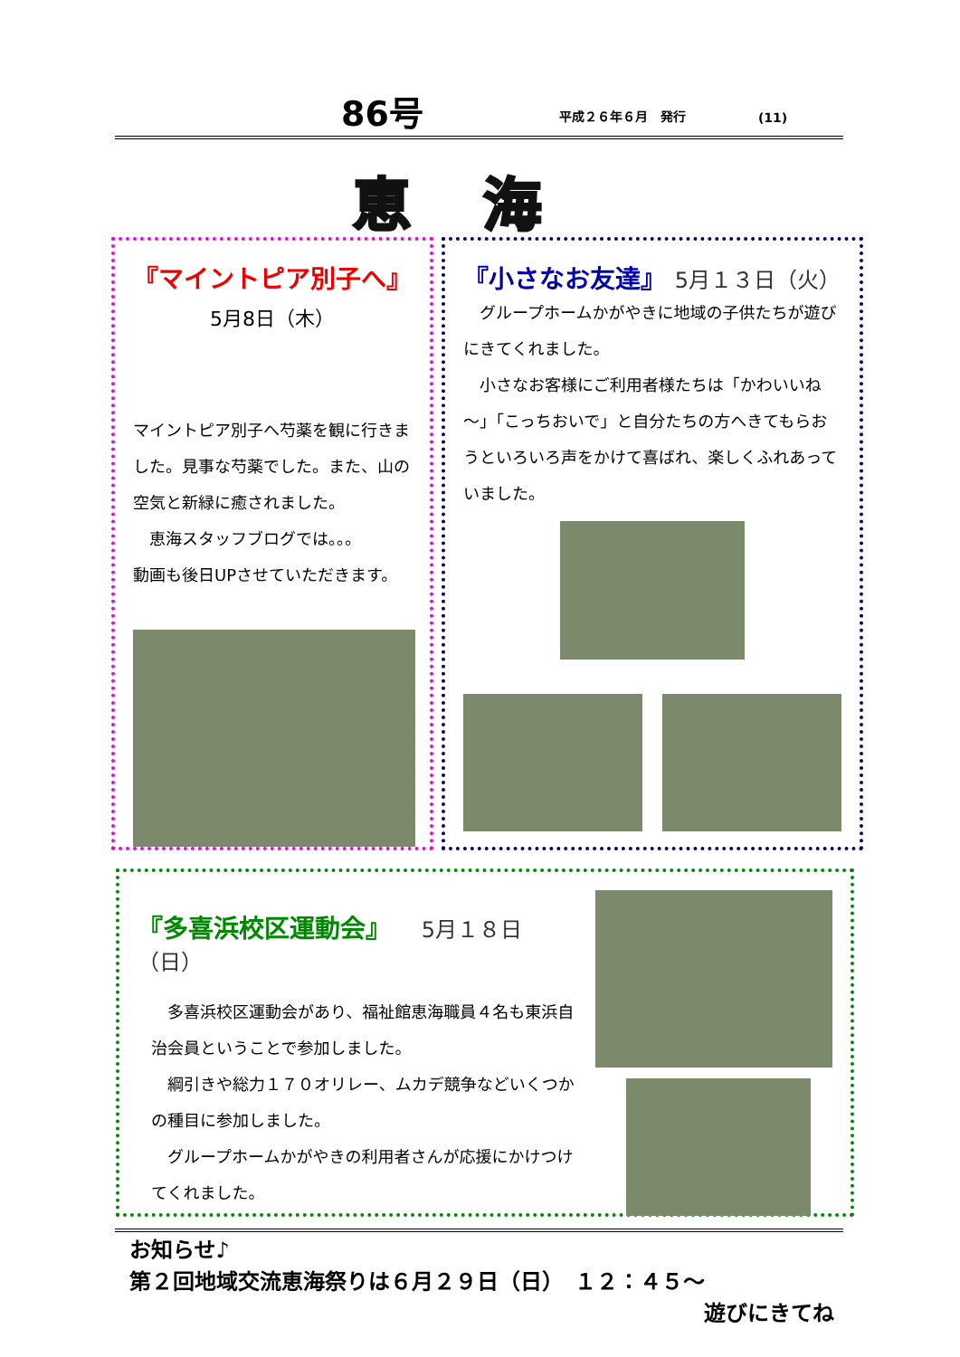86号 平成２６年６月　発行 (11)
恵海
『マイントピア別子へ』
5月8日（木）
マイントピア別子へ芍薬を観に行きました。見事な芍薬でした。また、山の空気と新緑に癒されました。
　恵海スタッフブログでは。。。
動画も後日UPさせていただきます。
『小さなお友達』 5月１３日（火）
　グループホームかがやきに地域の子供たちが遊びにきてくれました。
　小さなお客様にご利用者様たちは「かわいいね～」「こっちおいで」と自分たちの方へきてもらおうといろいろ声をかけて喜ばれ、楽しくふれあっていました。
『多喜浜校区運動会』 　5月１８日（日）
　多喜浜校区運動会があり、福祉館恵海職員４名も東浜自治会員ということで参加しました。
　綱引きや総力１７０オリレー、ムカデ競争などいくつかの種目に参加しました。
　グループホームかがやきの利用者さんが応援にかけつけてくれました。
お知らせ♪
第２回地域交流恵海祭りは６月２９日（日）　１２：４５～
遊びにきてね